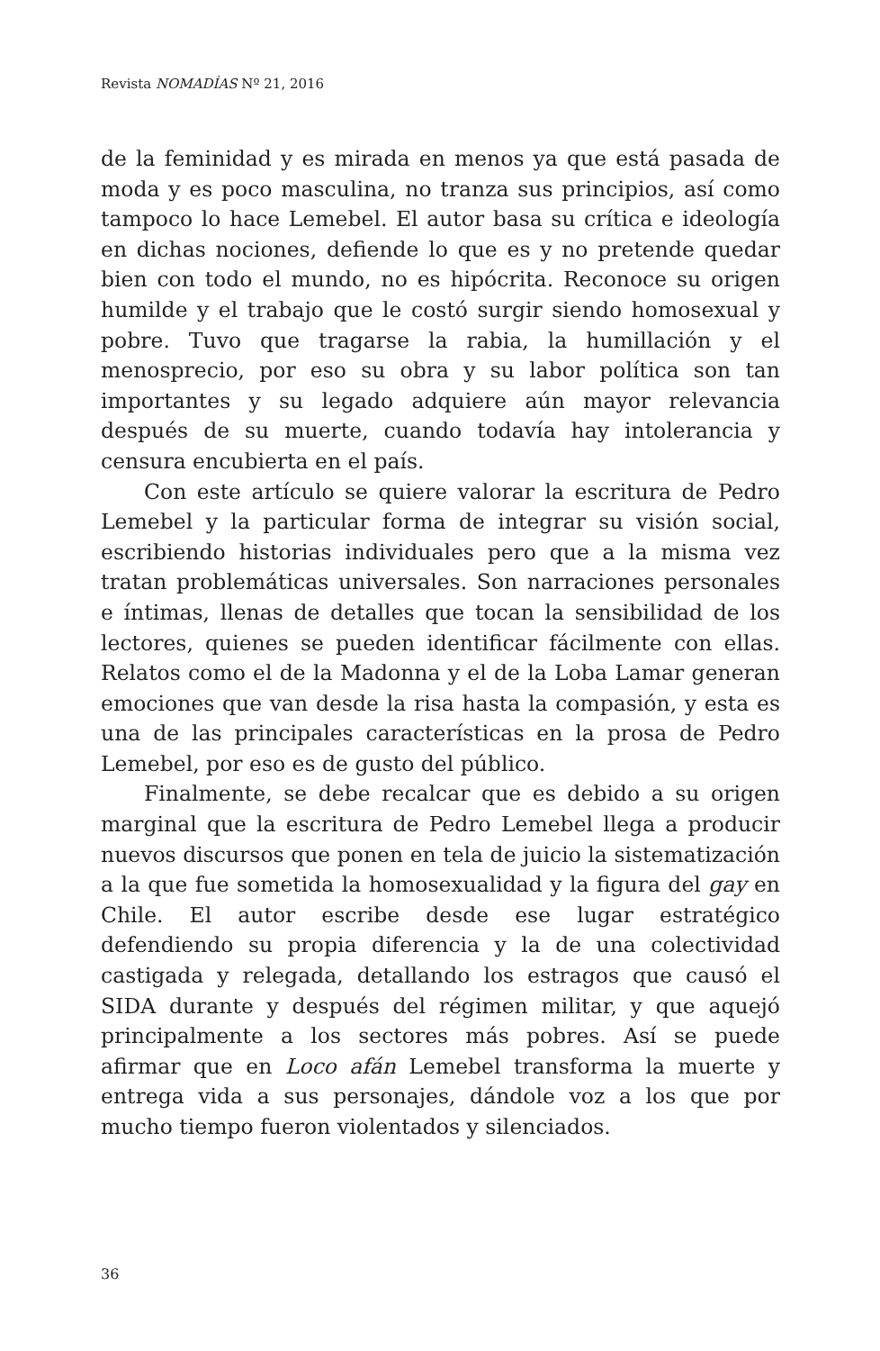Revista NOMADÍAS Nº 21, 2016
de la feminidad y es mirada en menos ya que está pasada de moda y es poco masculina, no tranza sus principios, así como tampoco lo hace Lemebel. El autor basa su crítica e ideología en dichas nociones, defiende lo que es y no pretende quedar bien con todo el mundo, no es hipócrita. Reconoce su origen humilde y el trabajo que le costó surgir siendo homosexual y pobre. Tuvo que tragarse la rabia, la humillación y el menosprecio, por eso su obra y su labor política son tan importantes y su legado adquiere aún mayor relevancia después de su muerte, cuando todavía hay intolerancia y censura encubierta en el país.
Con este artículo se quiere valorar la escritura de Pedro Lemebel y la particular forma de integrar su visión social, escribiendo historias individuales pero que a la misma vez tratan problemáticas universales. Son narraciones personales e íntimas, llenas de detalles que tocan la sensibilidad de los lectores, quienes se pueden identificar fácilmente con ellas. Relatos como el de la Madonna y el de la Loba Lamar generan emociones que van desde la risa hasta la compasión, y esta es una de las principales características en la prosa de Pedro Lemebel, por eso es de gusto del público.
Finalmente, se debe recalcar que es debido a su origen marginal que la escritura de Pedro Lemebel llega a producir nuevos discursos que ponen en tela de juicio la sistematización a la que fue sometida la homosexualidad y la figura del gay en Chile. El autor escribe desde ese lugar estratégico defendiendo su propia diferencia y la de una colectividad castigada y relegada, detallando los estragos que causó el SIDA durante y después del régimen militar, y que aquejó principalmente a los sectores más pobres. Así se puede afirmar que en Loco afán Lemebel transforma la muerte y entrega vida a sus personajes, dándole voz a los que por mucho tiempo fueron violentados y silenciados.
36